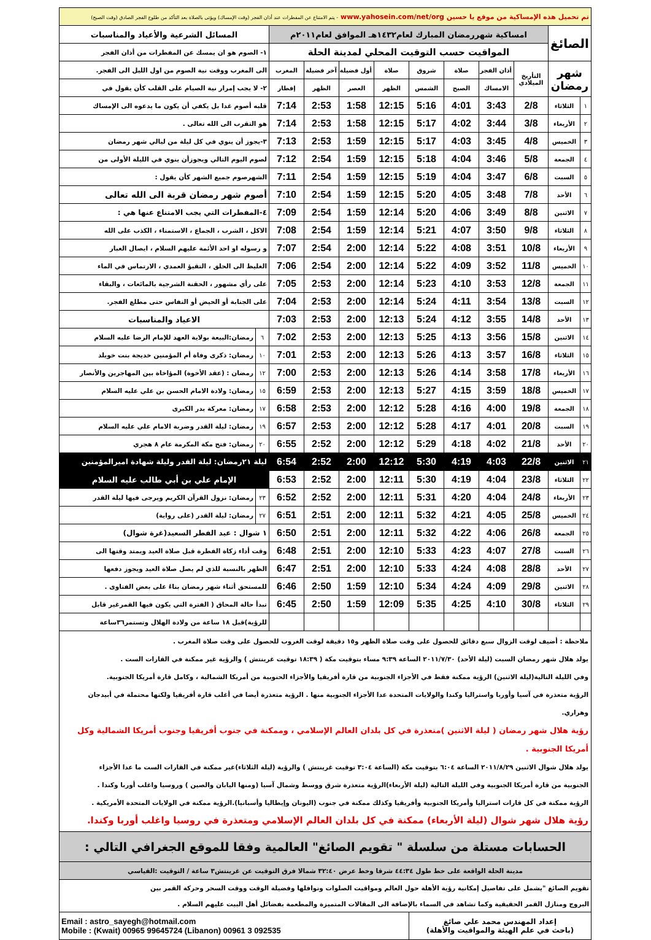| تم تحميل هذه الإمساكية من موقع يا حسين www.yahosein.com/net/org - يتم الامتناع عن المفطرات عند أذان الفجر (وقت الإمساك) ويؤتى بالصلاة بعد التأكد من طلوع الفجر الصادق (وقت الصبح) | | | | | | | | | | | |
| الصائغ | | امساكية شهررمضان المبارك لعام١٤٣٢هـ الموافق لعام٢٠١١م | | | | | | | | المسائل الشرعية والأعياد والمناسبات | |
| | | المواقيت حسب التوقيت المحلي لمدينة الحلة | | | | | | | | ١- الصوم هو ان يمسك عن المفطرات من أذان الفجر | |
| شهر رمضان | | التأريخ الميلادي | أذان الفجر | صلاة | شروق | صلاة | أول فضيلة | آخر فضيلة | المغرب | الى المغرب ووقت نية الصوم من اول الليل الى الفجر. | |
| | | | الامساك | الصبح | الشمس | الظهر | العصر | الظهر | إفطار | ٢- لا يجب إمرار نية الصيام على القلب كأن يقول في | |
| ١ | الثلاثاء | 2/8 | 3:43 | 4:01 | 5:16 | 12:15 | 1:58 | 2:53 | 7:14 | قلبه أصوم غدا بل يكفي أن يكون ما يدعوه الى الإمساك | |
| ٢ | الأربعاء | 3/8 | 3:44 | 4:02 | 5:17 | 12:15 | 1:58 | 2:53 | 7:14 | هو التقرب الى الله تعالى . | |
| ٣ | الخميس | 4/8 | 3:45 | 4:03 | 5:17 | 12:15 | 1:59 | 2:53 | 7:13 | ٣-يجوز أن ينوي في كل ليلة من ليالي شهر رمضان | |
| ٤ | الجمعة | 5/8 | 3:46 | 4:04 | 5:18 | 12:15 | 1:59 | 2:54 | 7:12 | لصوم اليوم التالي ويجوزأن ينوي في الليلة الأولى من | |
| ٥ | السبت | 6/8 | 3:47 | 4:04 | 5:19 | 12:15 | 1:59 | 2:54 | 7:11 | الشهرصوم جميع الشهر كأن يقول : | |
| ٦ | الأحد | 7/8 | 3:48 | 4:05 | 5:20 | 12:15 | 1:59 | 2:54 | 7:10 | أصوم شهر رمضان قربة الى الله تعالى | |
| ٧ | الاثنين | 8/8 | 3:49 | 4:06 | 5:20 | 12:14 | 1:59 | 2:54 | 7:09 | ٤-المفطرات التي يجب الامتناع عنها هي : | |
| ٨ | الثلاثاء | 9/8 | 3:50 | 4:07 | 5:21 | 12:14 | 1:59 | 2:54 | 7:08 | الاكل ، الشرب ، الجماع ، الاستمناء ، الكذب على الله | |
| ٩ | الأربعاء | 10/8 | 3:51 | 4:08 | 5:22 | 12:14 | 2:00 | 2:54 | 7:07 | و رسوله او احد الأئمة عليهم السلام ، ايصال الغبار | |
| ١٠ | الخميس | 11/8 | 3:52 | 4:09 | 5:22 | 12:14 | 2:00 | 2:54 | 7:06 | الغليظ الى الحلق ، التقيؤ العمدي ، الارتماس في الماء | |
| ١١ | الجمعة | 12/8 | 3:53 | 4:10 | 5:23 | 12:14 | 2:00 | 2:53 | 7:05 | على رأي مشهور ، الحقنة الشرجية بالمائعات ، والبقاء | |
| ١٢ | السبت | 13/8 | 3:54 | 4:11 | 5:24 | 12:14 | 2:00 | 2:53 | 7:04 | على الجنابة أو الحيض أو النفاس حتى مطلع الفجر. | |
| ١٣ | الأحد | 14/8 | 3:55 | 4:12 | 5:24 | 12:13 | 2:00 | 2:53 | 7:03 | الاعياد والمناسبات | |
| ١٤ | الاثنين | 15/8 | 3:56 | 4:13 | 5:25 | 12:13 | 2:00 | 2:53 | 7:02 | ٦ | رمضان:البيعة بولاية العهد للإمام الرضا عليه السلام |
| ١٥ | الثلاثاء | 16/8 | 3:57 | 4:13 | 5:26 | 12:13 | 2:00 | 2:53 | 7:01 | ١٠ | رمضان: ذكرى وفاة أم المؤمنين خديجة بنت خويلد |
| ١٦ | الأربعاء | 17/8 | 3:58 | 4:14 | 5:26 | 12:13 | 2:00 | 2:53 | 7:00 | ١٢ | رمضان : (عقد الأخوة) المؤاخاة بين المهاجرين والأنصار |
| ١٧ | الخميس | 18/8 | 3:59 | 4:15 | 5:27 | 12:13 | 2:00 | 2:53 | 6:59 | ١٥ | رمضان: ولادة الامام الحسن بن علي عليه السلام |
| ١٨ | الجمعة | 19/8 | 4:00 | 4:16 | 5:28 | 12:12 | 2:00 | 2:53 | 6:58 | ١٧ | رمضان: معركة بدر الكبرى |
| ١٩ | السبت | 20/8 | 4:01 | 4:17 | 5:28 | 12:12 | 2:00 | 2:53 | 6:57 | ١٩ | رمضان: ليلة القدر وضربة الامام علي عليه السلام |
| ٢٠ | الأحد | 21/8 | 4:02 | 4:18 | 5:29 | 12:12 | 2:00 | 2:52 | 6:55 | ٢٠ | رمضان: فتح مكة المكرمة عام ٨ هجري |
| ٢١ | الاثنين | 22/8 | 4:03 | 4:19 | 5:30 | 12:12 | 2:00 | 2:52 | 6:54 | ليلة ٢١رمضان: ليلة القدر وليلة شهادة اميرالمؤمنين | |
| ٢٢ | الثلاثاء | 23/8 | 4:04 | 4:19 | 5:30 | 12:11 | 2:00 | 2:52 | 6:53 | الإمام علي بن أبي طالب عليه السلام | |
| ٢٣ | الأربعاء | 24/8 | 4:04 | 4:20 | 5:31 | 12:11 | 2:00 | 2:52 | 6:52 | ٢٣ | رمضان: نزول القرآن الكريم ويرجى فيها ليلة القدر |
| ٢٤ | الخميس | 25/8 | 4:05 | 4:21 | 5:32 | 12:11 | 2:00 | 2:51 | 6:51 | ٢٧ | رمضان: ليلة القدر (على رواية) |
| ٢٥ | الجمعة | 26/8 | 4:06 | 4:22 | 5:32 | 12:11 | 2:00 | 2:51 | 6:50 | ١ شوال : عيد الفطر السعيد(غرة شوال) | |
| ٢٦ | السبت | 27/8 | 4:07 | 4:23 | 5:33 | 12:10 | 2:00 | 2:51 | 6:48 | وقت أداء زكاة الفطرة قبل صلاة العيد ويمتد وقتها الى | |
| ٢٧ | الأحد | 28/8 | 4:08 | 4:24 | 5:33 | 12:10 | 2:00 | 2:51 | 6:47 | الظهر بالنسبة للذي لم يصل صلاة العيد ويجوز دفعها | |
| ٢٨ | الاثنين | 29/8 | 4:09 | 4:24 | 5:34 | 12:10 | 1:59 | 2:50 | 6:46 | للمستحق أثناء شهر رمضان بناءً على بعض الفتاوى . | |
| ٢٩ | الثلاثاء | 30/8 | 4:10 | 4:25 | 5:35 | 12:09 | 1:59 | 2:50 | 6:45 | تبدأ حالة المحاق ( الفترة التي يكون فيها القمرغير قابل | |
| | | | | | | | | | | للرؤية)قبل ١٨ ساعة من ولادة الهلال وتستمر٣٦ساعة | |
| ملاحظة : أضيف لوقت الزوال سبع دقائق للحصول على وقت صلاة الظهر و١٥ دقيقة لوقت الغروب للحصول على وقت صلاة المغرب . يولد هلال شهر رمضان السبت (ليلة الأحد) ٢٠١١/٧/٣٠ الساعة ٩:٣٩ مساء بتوقيت مكة ( ١٨:٣٩ توقيت غرينتش ) والرؤية غير ممكنة في القارات الست . وفي الليلة التالية(ليلة الاثنين) الرؤية ممكنة فقط في الأجزاء الجنوبية من قارة أفريقيا والأجزاء الحنوبية من أمريكا الشمالية ، وكامل قارة أمريكا الجنوبية. الرؤية متعذرة في آسيا وأوربا واستراليا وكندا والولايات المتحدة عدا الأجزاء الجنوبية منها . الرؤية متعذرة أيضا في أغلب قارة أفريقيا ولكنها محتملة في أبيدجان وهراري. رؤية هلال شهر رمضان ( ليلة الاثنين )متعذرة في كل بلدان العالم الإسلامي ، وممكنة في جنوب أفريقيا وجنوب أمريكا الشمالية وكل أمريكا الجنوبية . يولد هلال شوال الاثنين ٢٠١١/٨/٢٩ الساعة ٦:٠٤ بتوقيت مكة (الساعة ٣:٠٤ توقيت غرينتش ) والرؤية (ليلة الثلاثاء)غير ممكنة في القارات الست ما عدا الأجزاء الجنوبية من قارة أمريكا الجنوبية وفي الليلة التالية (ليلة الأربعاء)الرؤية متعذرة شرق ووسط وشمال آسيا (ومنها اليابان والصين ) وروسيا واغلب أوربا وكندا . الرؤية ممكنة في كل قارات استراليا وأمريكا الجنوبية وأفريقيا وكذلك ممكنة في جنوب (اليونان وإيطاليا وأسبانيا).الرؤية ممكنة في الولايات المتحدة الأمريكية . رؤية هلال شهر شوال (ليلة الأربعاء) ممكنة في كل بلدان العالم الإسلامي ومتعذرة في روسيا واغلب أوربا وكندا. | | | | | | | | | | | |
| الحسابات مستلة من سلسلة " تقويم الصائغ" العالمية وفقا للموقع الجغرافي التالي : | | | | | | | | | | | |
| مدينة الحلة الواقعة على خط طول ٤٤:٣٤ شرقا وخط عرض ٣٢:٤٠ شمالا فرق التوقيت عن غرينتش٣ ساعة / التوقيت :القياسي | | | | | | | | | | | |
| تقويم الصائغ "يشمل على تفاصيل إمكانية رؤية الأهلة حول العالم ومواقيت الصلوات ونوافلها وفضيلة الوقت ووقت السحر وحركة القمر بين البروج ومنازل القمر الحقيقية وكما تشاهد في السماء بالإضافة الى المقالات المتميزة والمطعمة بفضائل أهل البيت عليهم السلام . | | | | | | | | | | | |
| إعداد المهندس محمد علي صائغ (باحث في علم الهيئة والمواقيت والأهلة) | | | | | | Email : astro_sayegh@hotmail.com Mobile : (Kwait) 00965 99645724 (Libanon) 00961 3 092535 | | | | | |